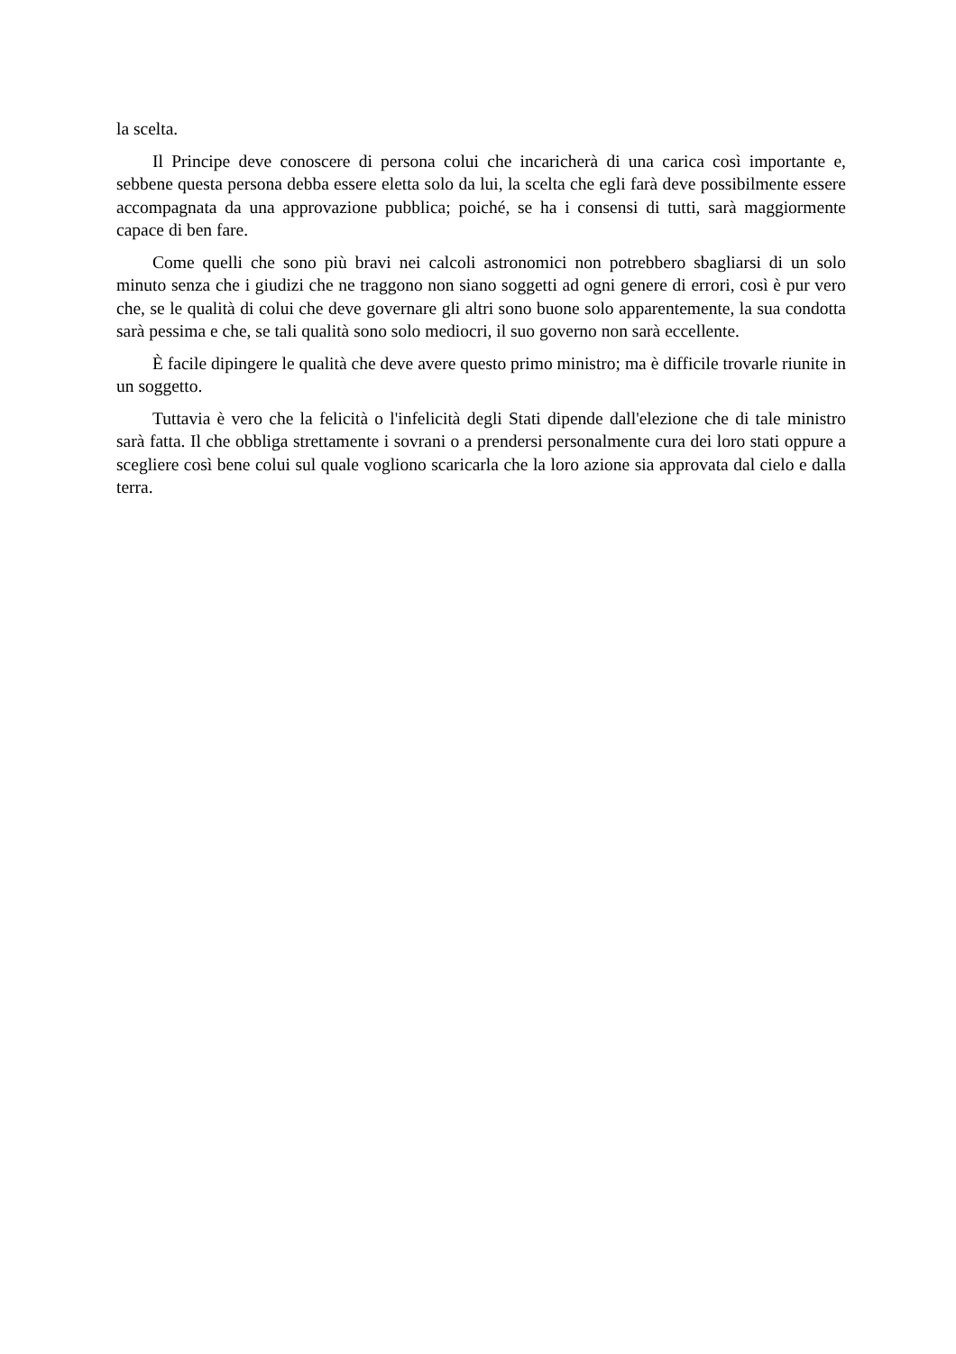la scelta.
Il Principe deve conoscere di persona colui che incaricherà di una carica così importante e, sebbene questa persona debba essere eletta solo da lui, la scelta che egli farà deve possibilmente essere accompagnata da una approvazione pubblica; poiché, se ha i consensi di tutti, sarà maggiormente capace di ben fare.
Come quelli che sono più bravi nei calcoli astronomici non potrebbero sbagliarsi di un solo minuto senza che i giudizi che ne traggono non siano soggetti ad ogni genere di errori, così è pur vero che, se le qualità di colui che deve governare gli altri sono buone solo apparentemente, la sua condotta sarà pessima e che, se tali qualità sono solo mediocri, il suo governo non sarà eccellente.
È facile dipingere le qualità che deve avere questo primo ministro; ma è difficile trovarle riunite in un soggetto.
Tuttavia è vero che la felicità o l'infelicità degli Stati dipende dall'elezione che di tale ministro sarà fatta. Il che obbliga strettamente i sovrani o a prendersi personalmente cura dei loro stati oppure a scegliere così bene colui sul quale vogliono scaricarla che la loro azione sia approvata dal cielo e dalla terra.